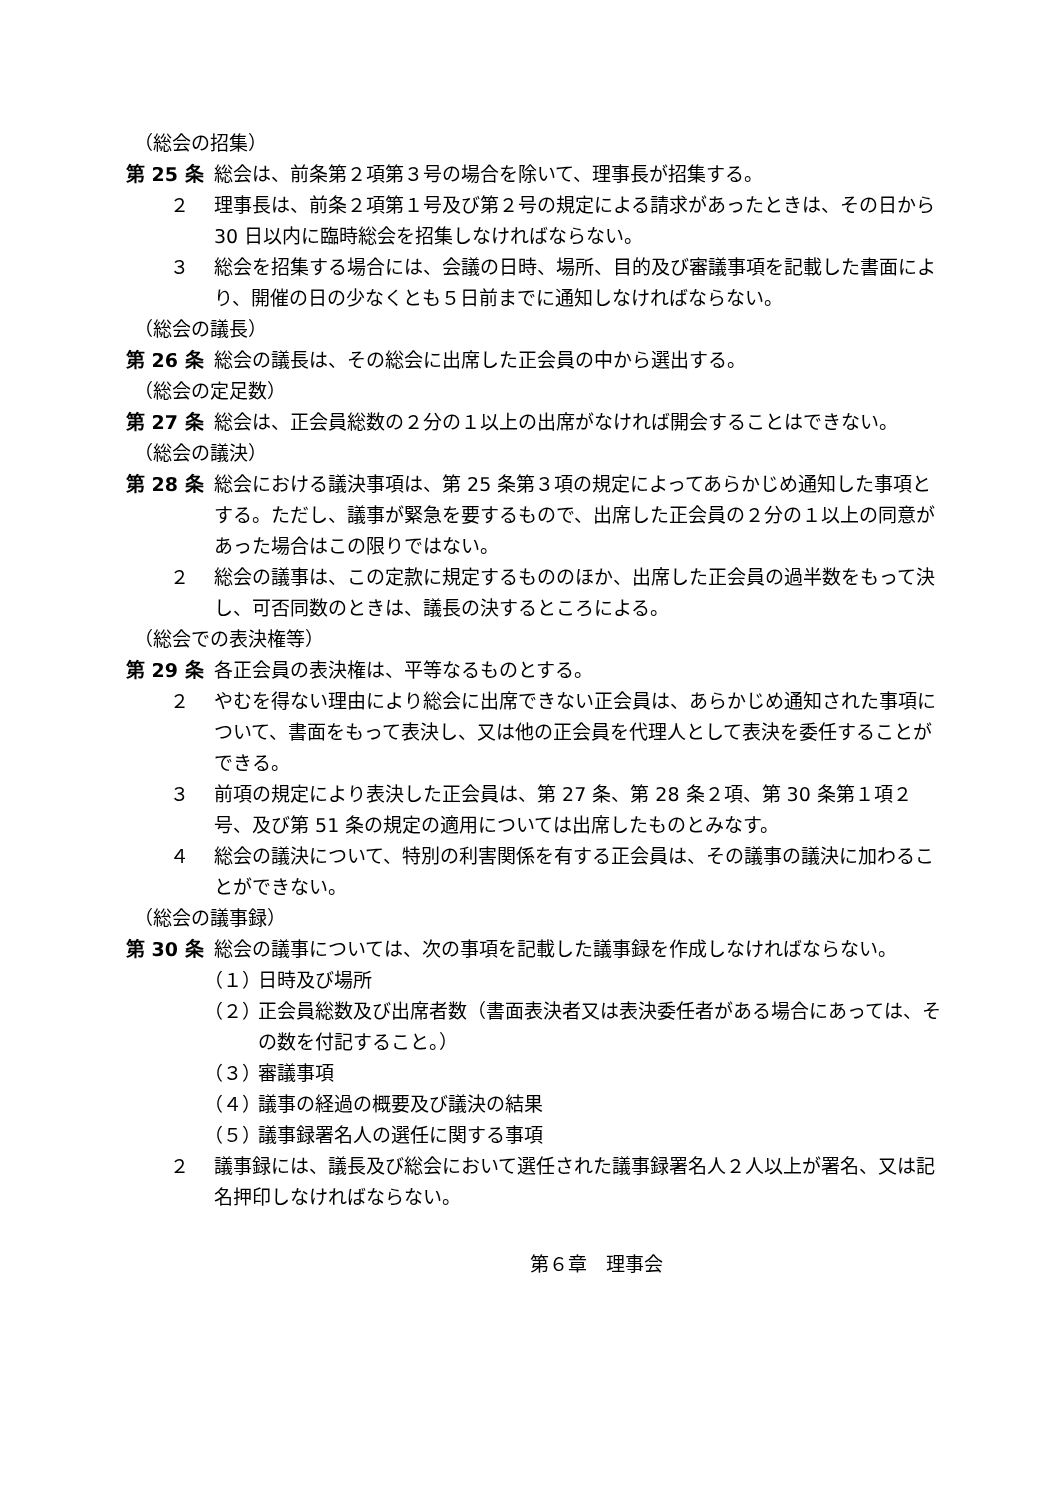（総会の招集）
第 25 条 総会は、前条第２項第３号の場合を除いて、理事長が招集する。
２ 理事長は、前条２項第１号及び第２号の規定による請求があったときは、その日から 30 日以内に臨時総会を招集しなければならない。
３ 総会を招集する場合には、会議の日時、場所、目的及び審議事項を記載した書面により、開催の日の少なくとも５日前までに通知しなければならない。
（総会の議長）
第 26 条 総会の議長は、その総会に出席した正会員の中から選出する。
（総会の定足数）
第 27 条 総会は、正会員総数の２分の１以上の出席がなければ開会することはできない。
（総会の議決）
第 28 条 総会における議決事項は、第 25 条第３項の規定によってあらかじめ通知した事項とする。ただし、議事が緊急を要するもので、出席した正会員の２分の１以上の同意があった場合はこの限りではない。
２ 総会の議事は、この定款に規定するもののほか、出席した正会員の過半数をもって決し、可否同数のときは、議長の決するところによる。
（総会での表決権等）
第 29 条 各正会員の表決権は、平等なるものとする。
２ やむを得ない理由により総会に出席できない正会員は、あらかじめ通知された事項について、書面をもって表決し、又は他の正会員を代理人として表決を委任することができる。
３ 前項の規定により表決した正会員は、第 27 条、第 28 条２項、第 30 条第１項２号、及び第 51 条の規定の適用については出席したものとみなす。
４ 総会の議決について、特別の利害関係を有する正会員は、その議事の議決に加わることができない。
（総会の議事録）
第 30 条 総会の議事については、次の事項を記載した議事録を作成しなければならない。
（１） 日時及び場所
（２） 正会員総数及び出席者数（書面表決者又は表決委任者がある場合にあっては、その数を付記すること。）
（３） 審議事項
（４） 議事の経過の概要及び議決の結果
（５） 議事録署名人の選任に関する事項
２ 議事録には、議長及び総会において選任された議事録署名人２人以上が署名、又は記名押印しなければならない。
第６章　理事会